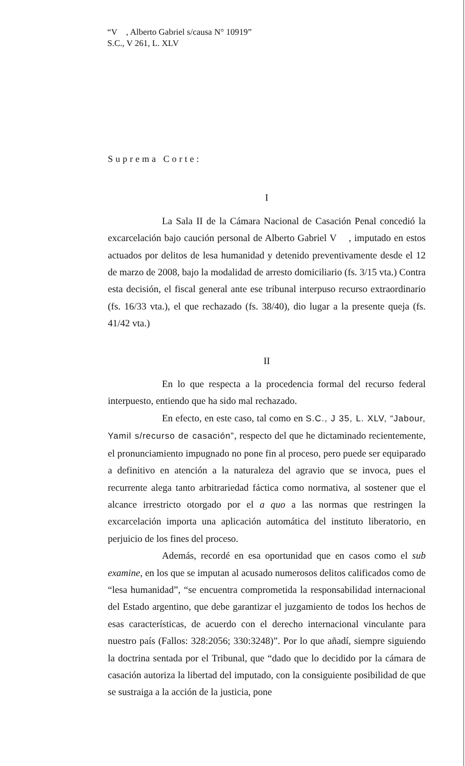“V , Alberto Gabriel s/causa N° 10919”
S.C., V 261, L. XLV
Suprema Corte:
I
La Sala II de la Cámara Nacional de Casación Penal concedió la excarcelación bajo caución personal de Alberto Gabriel V , imputado en estos actuados por delitos de lesa humanidad y detenido preventivamente desde el 12 de marzo de 2008, bajo la modalidad de arresto domiciliario (fs. 3/15 vta.) Contra esta decisión, el fiscal general ante ese tribunal interpuso recurso extraordinario (fs. 16/33 vta.), el que rechazado (fs. 38/40), dio lugar a la presente queja (fs. 41/42 vta.)
II
En lo que respecta a la procedencia formal del recurso federal interpuesto, entiendo que ha sido mal rechazado.
En efecto, en este caso, tal como en S.C., J 35, L. XLV, “Jabour, Yamil s/recurso de casación”, respecto del que he dictaminado recientemente, el pronunciamiento impugnado no pone fin al proceso, pero puede ser equiparado a definitivo en atención a la naturaleza del agravio que se invoca, pues el recurrente alega tanto arbitrariedad fáctica como normativa, al sostener que el alcance irrestricto otorgado por el a quo a las normas que restringen la excarcelación importa una aplicación automática del instituto liberatorio, en perjuicio de los fines del proceso.
Además, recordé en esa oportunidad que en casos como el sub examine, en los que se imputan al acusado numerosos delitos calificados como de “lesa humanidad”, “se encuentra comprometida la responsabilidad internacional del Estado argentino, que debe garantizar el juzgamiento de todos los hechos de esas características, de acuerdo con el derecho internacional vinculante para nuestro país (Fallos: 328:2056; 330:3248)”. Por lo que añadí, siempre siguiendo la doctrina sentada por el Tribunal, que “dado que lo decidido por la cámara de casación autoriza la libertad del imputado, con la consiguiente posibilidad de que se sustraiga a la acción de la justicia, pone